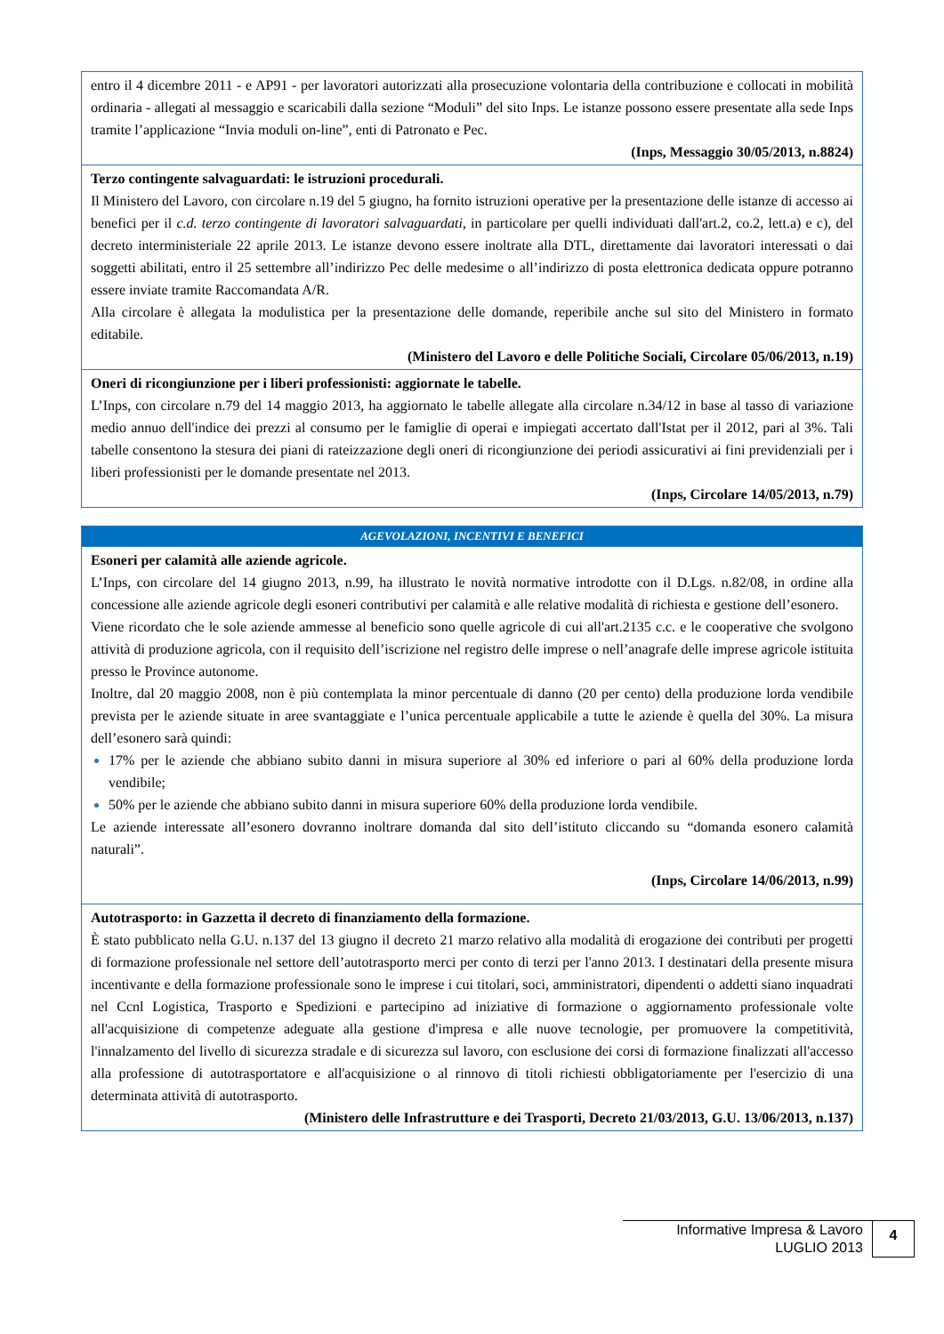| entro il 4 dicembre 2011 - e AP91 - per lavoratori autorizzati alla prosecuzione volontaria della contribuzione e collocati in mobilità ordinaria - allegati al messaggio e scaricabili dalla sezione “Moduli” del sito Inps. Le istanze possono essere presentate alla sede Inps tramite l’applicazione “Invia moduli on-line”, enti di Patronato e Pec. (Inps, Messaggio 30/05/2013, n.8824) |
| Terzo contingente salvaguardati: le istruzioni procedurali. Il Ministero del Lavoro, con circolare n.19 del 5 giugno, ha fornito istruzioni operative per la presentazione delle istanze di accesso ai benefici per il c.d. terzo contingente di lavoratori salvaguardati , in particolare per quelli individuati dall'art.2, co.2, lett.a) e c), del decreto interministeriale 22 aprile 2013. Le istanze devono essere inoltrate alla DTL, direttamente dai lavoratori interessati o dai soggetti abilitati, entro il 25 settembre all’indirizzo Pec delle medesime o all’indirizzo di posta elettronica dedicata oppure potranno essere inviate tramite Raccomandata A/R. Alla circolare è allegata la modulistica per la presentazione delle domande, reperibile anche sul sito del Ministero in formato editabile. (Ministero del Lavoro e delle Politiche Sociali, Circolare 05/06/2013, n.19) |
| Oneri di ricongiunzione per i liberi professionisti: aggiornate le tabelle. L’Inps, con circolare n.79 del 14 maggio 2013, ha aggiornato le tabelle allegate alla circolare n.34/12 in base al tasso di variazione medio annuo dell'indice dei prezzi al consumo per le famiglie di operai e impiegati accertato dall'Istat per il 2012, pari al 3%. Tali tabelle consentono la stesura dei piani di rateizzazione degli oneri di ricongiunzione dei periodi assicurativi ai fini previdenziali per i liberi professionisti per le domande presentate nel 2013. (Inps, Circolare 14/05/2013, n.79) |
| AGEVOLAZIONI, INCENTIVI E BENEFICI |
| --- |
| Esoneri per calamità alle aziende agricole. L’Inps, con circolare del 14 giugno 2013, n.99, ha illustrato le novità normative introdotte con il D.Lgs. n.82/08, in ordine alla concessione alle aziende agricole degli esoneri contributivi per calamità e alle relative modalità di richiesta e gestione dell’esonero. Viene ricordato che le sole aziende ammesse al beneficio sono quelle agricole di cui all'art.2135 c.c. e le cooperative che svolgono attività di produzione agricola, con il requisito dell’iscrizione nel registro delle imprese o nell’anagrafe delle imprese agricole istituita presso le Province autonome. Inoltre, dal 20 maggio 2008, non è più contemplata la minor percentuale di danno (20 per cento) della produzione lorda vendibile prevista per le aziende situate in aree svantaggiate e l’unica percentuale applicabile a tutte le aziende è quella del 30%. La misura dell’esonero sarà quindi: 17% per le aziende che abbiano subito danni in misura superiore al 30% ed inferiore o pari al 60% della produzione lorda vendibile; 50% per le aziende che abbiano subito danni in misura superiore 60% della produzione lorda vendibile. Le aziende interessate all’esonero dovranno inoltrare domanda dal sito dell’istituto cliccando su “domanda esonero calamità naturali”. (Inps, Circolare 14/06/2013, n.99) |
| Autotrasporto: in Gazzetta il decreto di finanziamento della formazione. È stato pubblicato nella G.U. n.137 del 13 giugno il decreto 21 marzo relativo alla modalità di erogazione dei contributi per progetti di formazione professionale nel settore dell’autotrasporto merci per conto di terzi per l'anno 2013. I destinatari della presente misura incentivante e della formazione professionale sono le imprese i cui titolari, soci, amministratori, dipendenti o addetti siano inquadrati nel Ccnl Logistica, Trasporto e Spedizioni e partecipino ad iniziative di formazione o aggiornamento professionale volte all'acquisizione di competenze adeguate alla gestione d'impresa e alle nuove tecnologie, per promuovere la competitività, l'innalzamento del livello di sicurezza stradale e di sicurezza sul lavoro, con esclusione dei corsi di formazione finalizzati all'accesso alla professione di autotrasportatore e all'acquisizione o al rinnovo di titoli richiesti obbligatoriamente per l'esercizio di una determinata attività di autotrasporto. (Ministero delle Infrastrutture e dei Trasporti, Decreto 21/03/2013, G.U. 13/06/2013, n.137) |
Informative Impresa & Lavoro
LUGLIO 2013
4